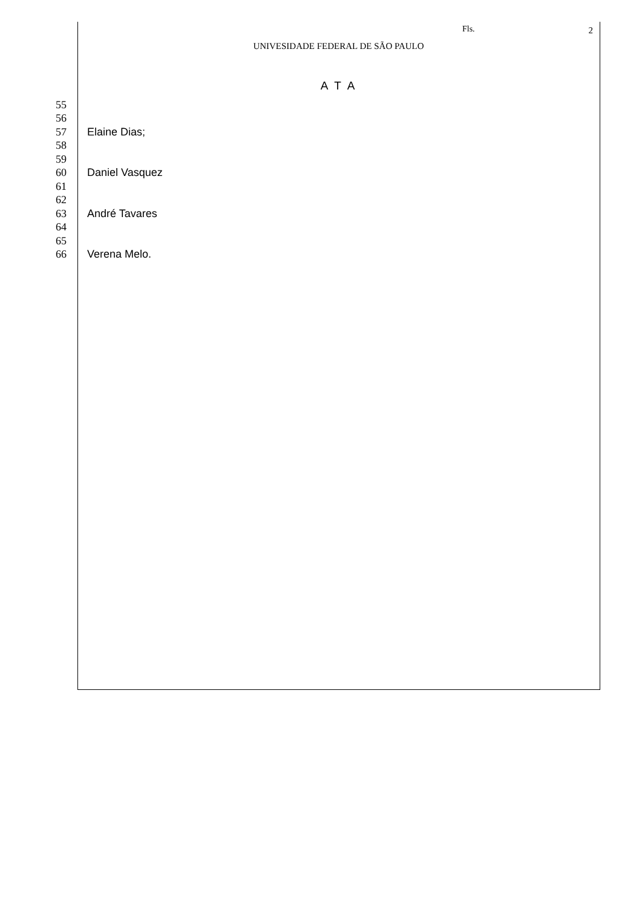Fls. 2
UNIVESIDADE FEDERAL DE SÃO PAULO
A T A
55
56
57 Elaine Dias;
58
59
60 Daniel Vasquez
61
62
63 André Tavares
64
65
66 Verena Melo.